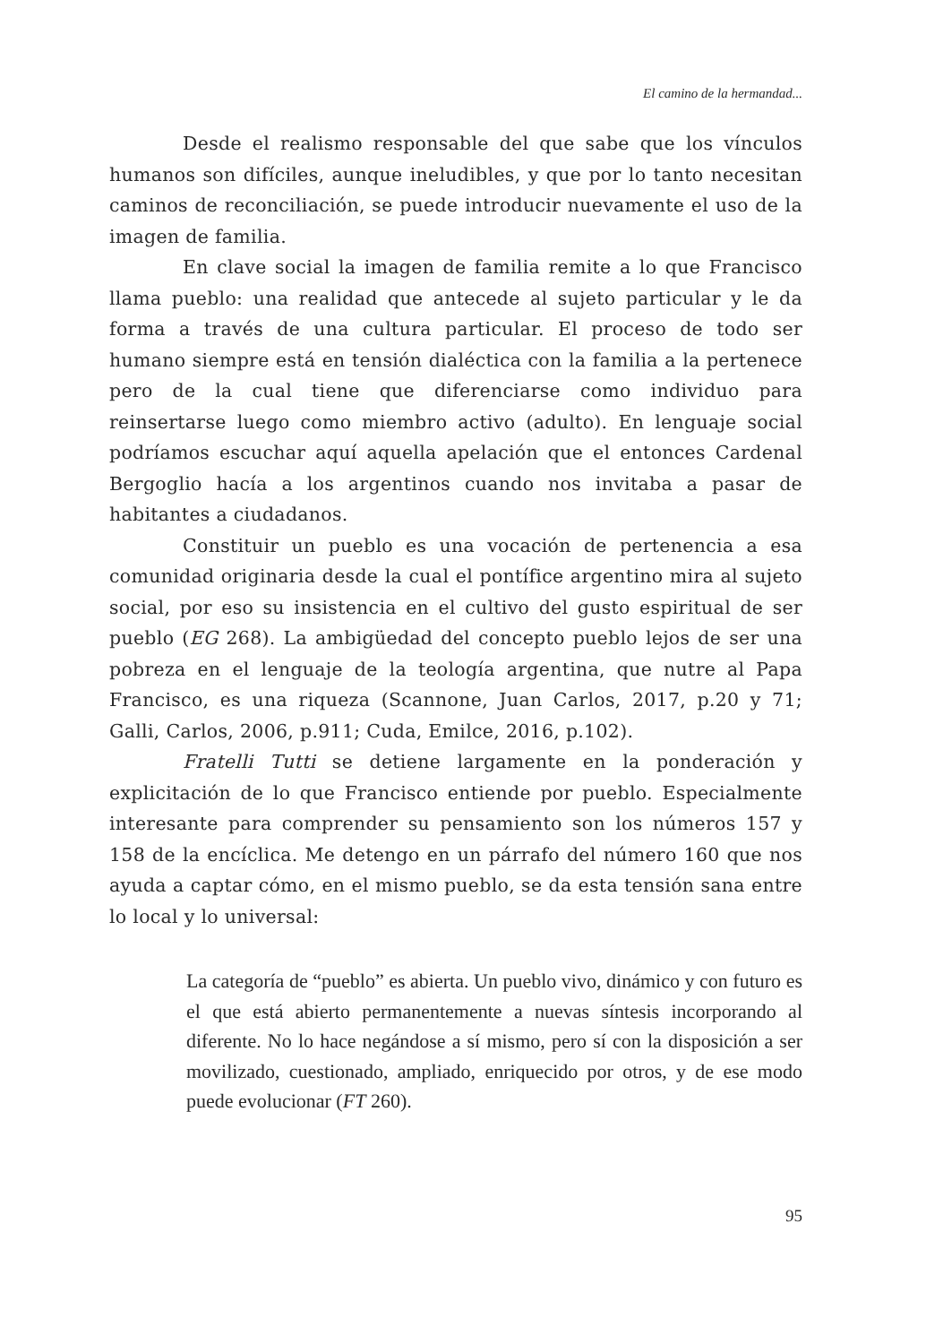El camino de la hermandad...
Desde el realismo responsable del que sabe que los vínculos humanos son difíciles, aunque ineludibles, y que por lo tanto necesitan caminos de reconciliación, se puede introducir nuevamente el uso de la imagen de familia.
En clave social la imagen de familia remite a lo que Francisco llama pueblo: una realidad que antecede al sujeto particular y le da forma a través de una cultura particular. El proceso de todo ser humano siempre está en tensión dialéctica con la familia a la pertenece pero de la cual tiene que diferenciarse como individuo para reinsertarse luego como miembro activo (adulto). En lenguaje social podríamos escuchar aquí aquella apelación que el entonces Cardenal Bergoglio hacía a los argentinos cuando nos invitaba a pasar de habitantes a ciudadanos.
Constituir un pueblo es una vocación de pertenencia a esa comunidad originaria desde la cual el pontífice argentino mira al sujeto social, por eso su insistencia en el cultivo del gusto espiritual de ser pueblo (EG 268). La ambigüedad del concepto pueblo lejos de ser una pobreza en el lenguaje de la teología argentina, que nutre al Papa Francisco, es una riqueza (Scannone, Juan Carlos, 2017, p.20 y 71; Galli, Carlos, 2006, p.911; Cuda, Emilce, 2016, p.102).
Fratelli Tutti se detiene largamente en la ponderación y explicitación de lo que Francisco entiende por pueblo. Especialmente interesante para comprender su pensamiento son los números 157 y 158 de la encíclica. Me detengo en un párrafo del número 160 que nos ayuda a captar cómo, en el mismo pueblo, se da esta tensión sana entre lo local y lo universal:
La categoría de “pueblo” es abierta. Un pueblo vivo, dinámico y con futuro es el que está abierto permanentemente a nuevas síntesis incorporando al diferente. No lo hace negándose a sí mismo, pero sí con la disposición a ser movilizado, cuestionado, ampliado, enriquecido por otros, y de ese modo puede evolucionar (FT 260).
95